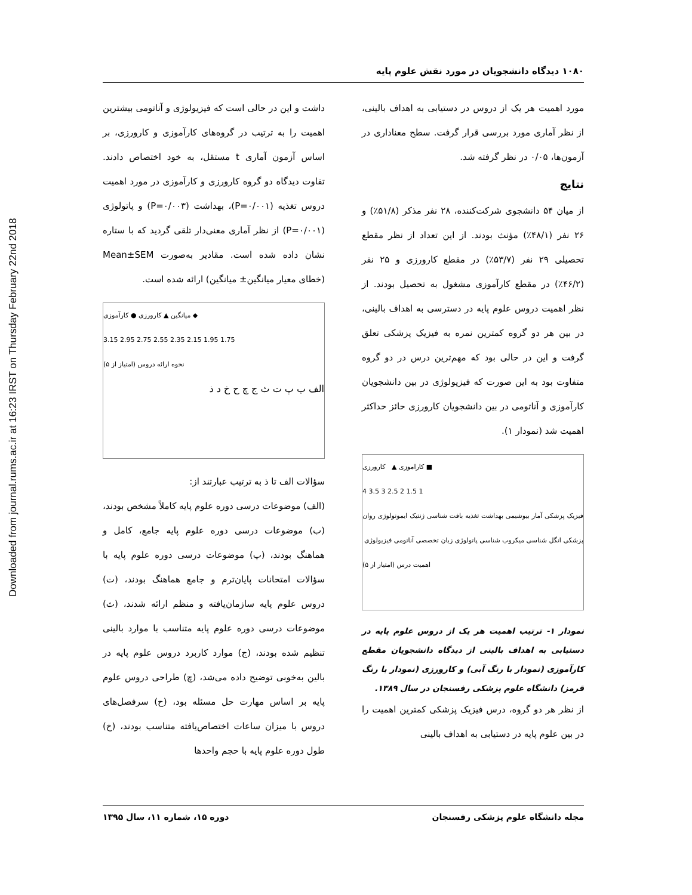Downloaded from journal.rums.ac.ir at 16:23 IRST on Thursday February 22nd 2018
۱۰۸۰ دیدگاه دانشجویان در مورد نقش علوم پایه
مورد اهمیت هر یک از دروس در دستیابی به اهداف بالینی، از نظر آماری مورد بررسی قرار گرفت. سطح معناداری در آزمون‌ها، ۰/۰۵ در نظر گرفته شد.
نتایج
از میان ۵۴ دانشجوی شرکت‌کننده، ۲۸ نفر مذکر (۵۱/۸٪) و ۲۶ نفر (۴۸/۱٪) مؤنث بودند. از این تعداد از نظر مقطع تحصیلی ۲۹ نفر (۵۳/۷٪) در مقطع کارورزی و ۲۵ نفر (۴۶/۲٪) در مقطع کارآموزی مشغول به تحصیل بودند. از نظر اهمیت دروس علوم پایه در دسترسی به اهداف بالینی، در بین هر دو گروه کمترین نمره به فیزیک پزشکی تعلق گرفت و این در حالی بود که مهم‌ترین درس در دو گروه متفاوت بود به این صورت که فیزیولوژی در بین دانشجویان کارآموزی و آناتومی در بین دانشجویان کارورزی حائز حداکثر اهمیت شد (نمودار ۱).
کاراموزی ▲ کارورزی ■
4 3.5 3 2.5 2 1.5 1
فیزیک پزشکی آمار بیوشیمی بهداشت تغذیه بافت شناسی ژنتیک ایمونولوژی روان پزشکی انگل شناسی میکروب شناسی پاتولوژی زبان تخصصی آناتومی فیزیولوژی
اهمیت درس (امتیاز از ۵)
نمودار ۱- ترتیب اهمیت هر یک از دروس علوم پایه در دستیابی به اهداف بالینی از دیدگاه دانشجویان مقطع کارآموزی (نمودار با رنگ آبی) و کارورزی (نمودار با رنگ قرمز) دانشگاه علوم پزشکی رفسنجان در سال ۱۳۸۹.
از نظر هر دو گروه، درس فیزیک پزشکی کمترین اهمیت را در بین علوم پایه در دستیابی به اهداف بالینی
داشت و این در حالی است که فیزیولوژی و آناتومی بیشترین اهمیت را به ترتیب در گروه‌های کارآموزی و کارورزی، بر اساس آزمون آماری t مستقل، به خود اختصاص دادند. تفاوت دیدگاه دو گروه کارورزی و کارآموزی در مورد اهمیت دروس تغذیه (P=۰/۰۰۱)، بهداشت (P=۰/۰۰۳) و پاتولوژی (P=۰/۰۰۱) از نظر آماری معنی‌دار تلقی گردید که با ستاره نشان داده شده است. مقادیر به‌صورت Mean±SEM (خطای معیار میانگین± میانگین) ارائه شده است.
میانگین ▲ کارورزی ● کارآموزی ◆
3.15 2.95 2.75 2.55 2.35 2.15 1.95 1.75
نحوه ارائه دروس (امتیاز از ۵)
الف ب پ ت ث ج چ ح خ د ذ
سؤالات الف تا ذ به ترتیب عبارتند از:
(الف) موضوعات درسی دوره علوم پایه کاملاً مشخص بودند، (ب) موضوعات درسی دوره علوم پایه جامع، کامل و هماهنگ بودند، (پ) موضوعات درسی دوره علوم پایه با سؤالات امتحانات پایان‌ترم و جامع هماهنگ بودند، (ت) دروس علوم پایه سازمان‌یافته و منظم ارائه شدند، (ث) موضوعات درسی دوره علوم پایه متناسب با موارد بالینی تنظیم شده بودند، (ج) موارد کاربرد دروس علوم پایه در بالین به‌خوبی توضیح داده می‌شد، (چ) طراحی دروس علوم پایه بر اساس مهارت حل مسئله بود، (ح) سرفصل‌های دروس با میزان ساعات اختصاص‌یافته متناسب بودند، (خ) طول دوره علوم پایه با حجم واحدها
مجله دانشگاه علوم پزشکی رفسنجان دوره ۱۵، شماره ۱۱، سال ۱۳۹۵